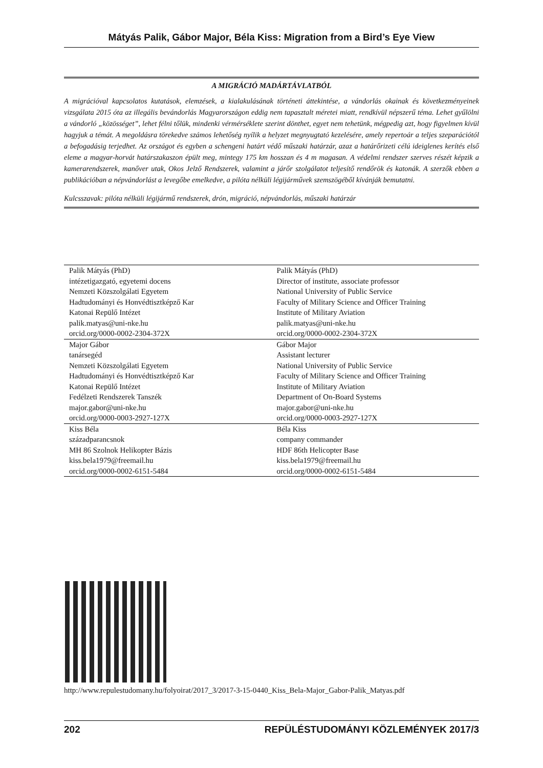Mátyás Palik, Gábor Major, Béla Kiss: Migration from a Bird’s Eye View
A MIGRÁCIÓ MADÁRTÁVLATBÓL
A migrációval kapcsolatos kutatások, elemzések, a kialakulásának történeti áttekintése, a vándorlás okainak és következményeinek vizsgálata 2015 óta az illegális bevándorlás Magyarországon eddig nem tapasztalt méretei miatt, rendkívül népszerű téma. Lehet gyűlölni a vándorló „közösséget”, lehet félni tőlük, mindenki vérmérséklete szerint dönthet, egyet nem tehetünk, mégpedig azt, hogy figyelmen kívül hagyjuk a témát. A megoldásra törekedve számos lehetőség nyílik a helyzet megnyugtató kezelésére, amely repertoár a teljes szeparációtól a befogadásig terjedhet. Az országot és egyben a schengeni határt védő műszaki határzár, azaz a határőrizeti célú ideiglenes kerítés első eleme a magyar-horvát határszakaszon épült meg, mintegy 175 km hosszan és 4 m magasan. A védelmi rendszer szerves részét képzik a kamerarendszerek, manőver utak, Okos Jelző Rendszerek, valamint a járőr szolgálatot teljesítő rendőrök és katonák. A szerzők ebben a publikációban a népvándorlást a levegőbe emelkedve, a pilóta nélküli légijárművek szemszögéből kívánják bemutatni.
Kulcsszavak: pilóta nélküli légijármű rendszerek, drón, migráció, népvándorlás, műszaki határzár
| Palik Mátyás (PhD) intézetigazgató, egyetemi docens Nemzeti Közszolgálati Egyetem Hadtudományi és Honvédtisztképző Kar Katonai Repülő Intézet palik.matyas@uni-nke.hu orcid.org/0000-0002-2304-372X | Palik Mátyás (PhD) Director of institute, associate professor National University of Public Service Faculty of Military Science and Officer Training Institute of Military Aviation palik.matyas@uni-nke.hu orcid.org/0000-0002-2304-372X |
| Major Gábor tanársegéd Nemzeti Közszolgálati Egyetem Hadtudományi és Honvédtisztképző Kar Katonai Repülő Intézet Fedélzeti Rendszerek Tanszék major.gabor@uni-nke.hu orcid.org/0000-0003-2927-127X | Gábor Major Assistant lecturer National University of Public Service Faculty of Military Science and Officer Training Institute of Military Aviation Department of On-Board Systems major.gabor@uni-nke.hu orcid.org/0000-0003-2927-127X |
| Kiss Béla századparancsnok MH 86 Szolnok Helikopter Bázis kiss.bela1979@freemail.hu orcid.org/0000-0002-6151-5484 | Béla Kiss company commander HDF 86th Helicopter Base kiss.bela1979@freemail.hu orcid.org/0000-0002-6151-5484 |
http://www.repulestudomany.hu/folyoirat/2017_3/2017-3-15-0440_Kiss_Bela-Major_Gabor-Palik_Matyas.pdf
202 REPÜLÉSTUDOMÁNYI KÖZLEMÉNYEK 2017/3